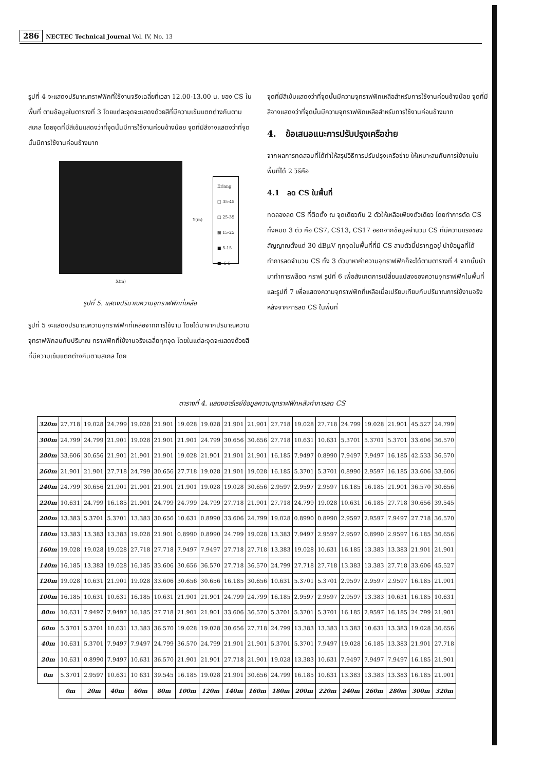286 NECTEC Technical Journal Vol. IV, No. 13
รูปที่ 4 จะแสดงปริมาณทราฟฟิกที่ใช้งานจริงเฉลี่ยที่เวลา 12.00-13.00 น. ของ CS ในพื้นที่ ตามข้อมูลในตารางที่ 3 โดยแต่ละจุดจะแสดงด้วยสีที่มีความเข้มแตกต่างกันตามสเกล โดยจุดที่มีสีเข้มแสดงว่าที่จุดนั้นมีการใช้งานค่อนข้างน้อย จุดที่มีสีจางแสดงว่าที่จุดนั้นมีการใช้งานค่อนข้างมาก
X(m)
Y(m)
Erlang
□ 35-45
□ 25-35
▩ 15-25
■ 5-15
■ -5-5
รูปที่ 5. แสดงปริมาณความจุทราฟฟิกที่เหลือ
รูปที่ 5 จะแสดงปริมาณความจุทราฟฟิกที่เหลือจากการใช้งาน โดยได้มาจากปริมาณความจุทราฟฟิกลบกับปริมาณ ทราฟฟิกที่ใช้งานจริงเฉลี่ยทุกจุด โดยในแต่ละจุดจะแสดงด้วยสีที่มีความเข้มแตกต่างกันตามสเกล โดย
จุดที่มีสีเข้มแสดงว่าที่จุดนั้นมีความจุทราฟฟิกเหลือสำหรับการใช้งานค่อนข้างน้อย จุดที่มีสีจางแสดงว่าที่จุดนั้นมีความจุทราฟฟิกเหลือสำหรับการใช้งานค่อนข้างมาก
4. ข้อเสนอแนะการปรับปรุงเครือข่าย
จากผลการทดสอบที่ได้ทำให้สรุปวิธีการปรับปรุงเครือข่าย ให้เหมาะสมกับการใช้งานในพื้นที่ได้ 2 วิธีคือ
4.1 ลด CS ในพื้นที่
ทดลองลด CS ที่ติดตั้ง ณ จุดเดียวกัน 2 ตัวให้เหลือเพียงตัวเดียว โดยทำการตัด CS ทั้งหมด 3 ตัว คือ CS7, CS13, CS17 ออกจากข้อมูลจำนวน CS ที่มีความแรงของสัญญาณตั้งแต่ 30 dBμV ทุกจุดในพื้นที่ที่มี CS สามตัวนี้ปรากฏอยู่ นำข้อมูลที่ได้ทำการลดจำนวน CS ทั้ง 3 ตัวมาหาค่าความจุทราฟฟิกก็จะได้ตามตารางที่ 4 จากนั้นนำมาทำการพล็อต กราฟ รูปที่ 6 เพื่อสังเกตการเปลี่ยนแปลงของความจุทราฟฟิกในพื้นที่ และรูปที่ 7 เพื่อแสดงความจุทราฟฟิกที่เหลือเมื่อเปรียบเทียบกับปริมาณการใช้งานจริงหลังจากการลด CS ในพื้นที่
ตารางที่ 4. แสดงอาร์เรย์ข้อมูลความจุทราฟฟิกหลังทำการลด CS
| 320m | 27.718 | 19.028 | 24.799 | 19.028 | 21.901 | 19.028 | 19.028 | 21.901 | 21.901 | 27.718 | 19.028 | 27.718 | 24.799 | 19.028 | 21.901 | 45.527 | 24.799 |
| 300m | 24.799 | 24.799 | 21.901 | 19.028 | 21.901 | 21.901 | 24.799 | 30.656 | 30.656 | 27.718 | 10.631 | 10.631 | 5.3701 | 5.3701 | 5.3701 | 33.606 | 36.570 |
| 280m | 33.606 | 30.656 | 21.901 | 21.901 | 21.901 | 19.028 | 21.901 | 21.901 | 21.901 | 16.185 | 7.9497 | 0.8990 | 7.9497 | 7.9497 | 16.185 | 42.533 | 36.570 |
| 260m | 21.901 | 21.901 | 27.718 | 24.799 | 30.656 | 27.718 | 19.028 | 21.901 | 19.028 | 16.185 | 5.3701 | 5.3701 | 0.8990 | 2.9597 | 16.185 | 33.606 | 33.606 |
| 240m | 24.799 | 30.656 | 21.901 | 21.901 | 21.901 | 21.901 | 19.028 | 19.028 | 30.656 | 2.9597 | 2.9597 | 2.9597 | 16.185 | 16.185 | 21.901 | 36.570 | 30.656 |
| 220m | 10.631 | 24.799 | 16.185 | 21.901 | 24.799 | 24.799 | 24.799 | 27.718 | 21.901 | 27.718 | 24.799 | 19.028 | 10.631 | 16.185 | 27.718 | 30.656 | 39.545 |
| 200m | 13.383 | 5.3701 | 5.3701 | 13.383 | 30.656 | 10.631 | 0.8990 | 33.606 | 24.799 | 19.028 | 0.8990 | 0.8990 | 2.9597 | 2.9597 | 7.9497 | 27.718 | 36.570 |
| 180m | 13.383 | 13.383 | 13.383 | 19.028 | 21.901 | 0.8990 | 0.8990 | 24.799 | 19.028 | 13.383 | 7.9497 | 2.9597 | 2.9597 | 0.8990 | 2.9597 | 16.185 | 30.656 |
| 160m | 19.028 | 19.028 | 19.028 | 27.718 | 27.718 | 7.9497 | 7.9497 | 27.718 | 27.718 | 13.383 | 19.028 | 10.631 | 16.185 | 13.383 | 13.383 | 21.901 | 21.901 |
| 140m | 16.185 | 13.383 | 19.028 | 16.185 | 33.606 | 30.656 | 36.570 | 27.718 | 36.570 | 24.799 | 27.718 | 27.718 | 13.383 | 13.383 | 27.718 | 33.606 | 45.527 |
| 120m | 19.028 | 10.631 | 21.901 | 19.028 | 33.606 | 30.656 | 30.656 | 16.185 | 30.656 | 10.631 | 5.3701 | 5.3701 | 2.9597 | 2.9597 | 2.9597 | 16.185 | 21.901 |
| 100m | 16.185 | 10.631 | 10.631 | 16.185 | 10.631 | 21.901 | 21.901 | 24.799 | 24.799 | 16.185 | 2.9597 | 2.9597 | 2.9597 | 13.383 | 10.631 | 16.185 | 10.631 |
| 80m | 10.631 | 7.9497 | 7.9497 | 16.185 | 27.718 | 21.901 | 21.901 | 33.606 | 36.570 | 5.3701 | 5.3701 | 5.3701 | 16.185 | 2.9597 | 16.185 | 24.799 | 21.901 |
| 60m | 5.3701 | 5.3701 | 10.631 | 13.383 | 36.570 | 19.028 | 19.028 | 30.656 | 27.718 | 24.799 | 13.383 | 13.383 | 13.383 | 10.631 | 13.383 | 19.028 | 30.656 |
| 40m | 10.631 | 5.3701 | 7.9497 | 7.9497 | 24.799 | 36.570 | 24.799 | 21.901 | 21.901 | 5.3701 | 5.3701 | 7.9497 | 19.028 | 16.185 | 13.383 | 21.901 | 27.718 |
| 20m | 10.631 | 0.8990 | 7.9497 | 10.631 | 36.570 | 21.901 | 21.901 | 27.718 | 21.901 | 19.028 | 13.383 | 10.631 | 7.9497 | 7.9497 | 7.9497 | 16.185 | 21.901 |
| 0m | 5.3701 | 2.9597 | 10.631 | 10 631 | 39.545 | 16.185 | 19.028 | 21.901 | 30.656 | 24.799 | 16.185 | 10.631 | 13.383 | 13.383 | 13.383 | 16.185 | 21.901 |
| | 0m | 20m | 40m | 60m | 80m | 100m | 120m | 140m | 160m | 180m | 200m | 220m | 240m | 260m | 280m | 300m | 320m |